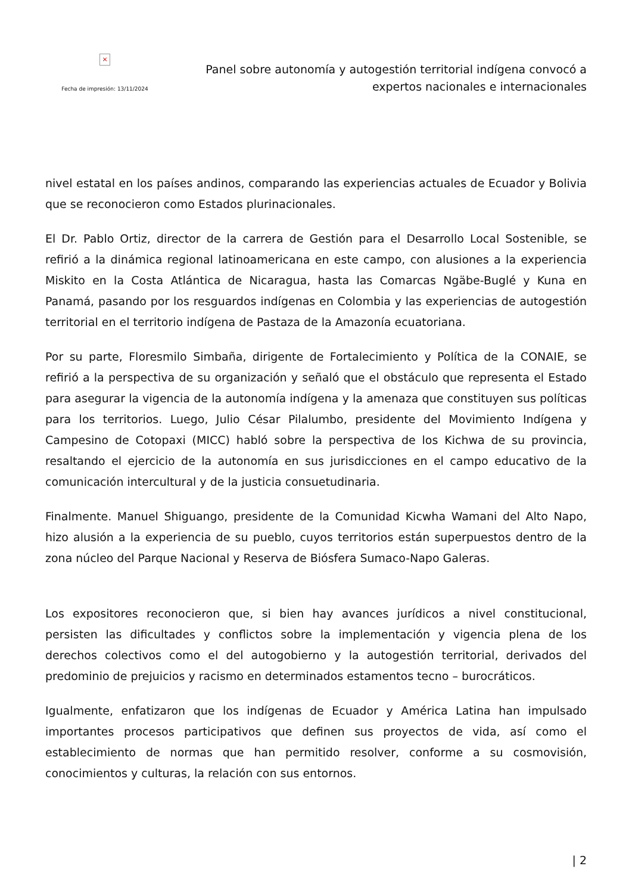×
Fecha de impresión: 13/11/2024
Panel sobre autonomía y autogestión territorial indígena convocó a
expertos nacionales e internacionales
nivel estatal en los países andinos, comparando las experiencias actuales de Ecuador y Bolivia que se reconocieron como Estados plurinacionales.
El Dr. Pablo Ortiz, director de la carrera de Gestión para el Desarrollo Local Sostenible, se refirió a la dinámica regional latinoamericana en este campo, con alusiones a la experiencia Miskito en la Costa Atlántica de Nicaragua, hasta las Comarcas Ngäbe-Buglé y Kuna en Panamá, pasando por los resguardos indígenas en Colombia y las experiencias de autogestión territorial en el territorio indígena de Pastaza de la Amazonía ecuatoriana.
Por su parte, Floresmilo Simbaña, dirigente de Fortalecimiento y Política de la CONAIE, se refirió a la perspectiva de su organización y señaló que el obstáculo que representa el Estado para asegurar la vigencia de la autonomía indígena y la amenaza que constituyen sus políticas para los territorios. Luego, Julio César Pilalumbo, presidente del Movimiento Indígena y Campesino de Cotopaxi (MICC) habló sobre la perspectiva de los Kichwa de su provincia, resaltando el ejercicio de la autonomía en sus jurisdicciones en el campo educativo de la comunicación intercultural y de la justicia consuetudinaria.
Finalmente. Manuel Shiguango, presidente de la Comunidad Kicwha Wamani del Alto Napo, hizo alusión a la experiencia de su pueblo, cuyos territorios están superpuestos dentro de la zona núcleo del Parque Nacional y Reserva de Biósfera Sumaco-Napo Galeras.
Los expositores reconocieron que, si bien hay avances jurídicos a nivel constitucional, persisten las dificultades y conflictos sobre la implementación y vigencia plena de los derechos colectivos como el del autogobierno y la autogestión territorial, derivados del predominio de prejuicios y racismo en determinados estamentos tecno – burocráticos.
Igualmente, enfatizaron que los indígenas de Ecuador y América Latina han impulsado importantes procesos participativos que definen sus proyectos de vida, así como el establecimiento de normas que han permitido resolver, conforme a su cosmovisión, conocimientos y culturas, la relación con sus entornos.
| 2